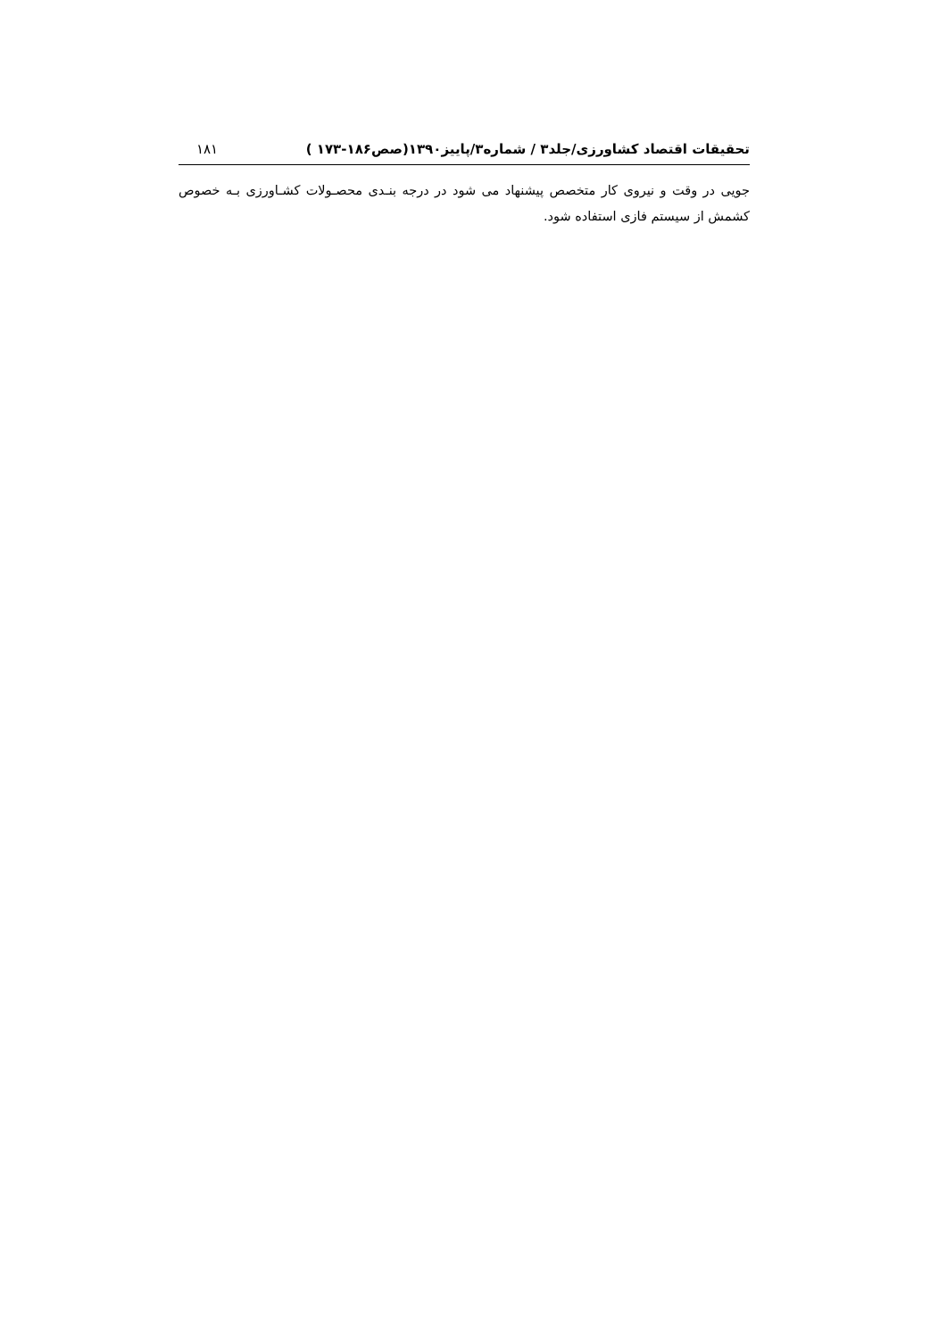تحقیقات اقتصاد کشاورزی/جلد۳ / شماره۳/پاییز۱۳۹۰(صص۱۸۶-۱۷۳ ) ۱۸۱
جویی در وقت و نیروی کار متخصص پیشنهاد می شود در درجه بنـدی محصـولات کشـاورزی بـه خصوص کشمش از سیستم فازی استفاده شود.